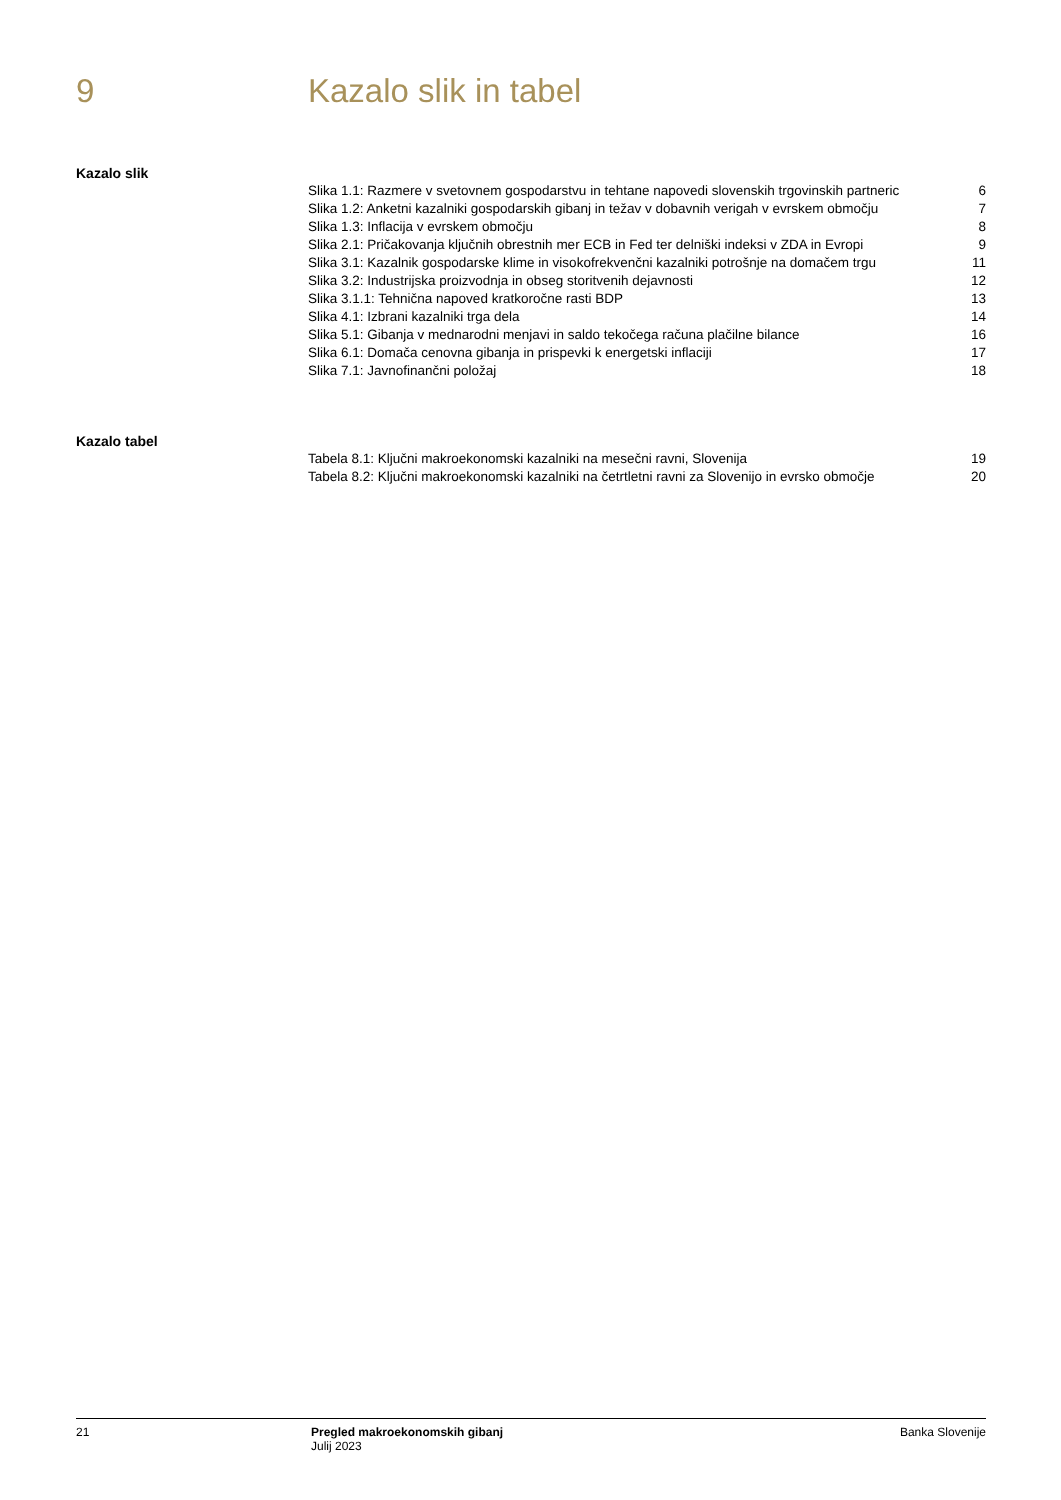9 Kazalo slik in tabel
Kazalo slik
| Slika 1.1: Razmere v svetovnem gospodarstvu in tehtane napovedi slovenskih trgovinskih partneric | 6 |
| Slika 1.2: Anketni kazalniki gospodarskih gibanj in težav v dobavnih verigah v evrskem območju | 7 |
| Slika 1.3: Inflacija v evrskem območju | 8 |
| Slika 2.1: Pričakovanja ključnih obrestnih mer ECB in Fed ter delniški indeksi v ZDA in Evropi | 9 |
| Slika 3.1: Kazalnik gospodarske klime in visokofrekvenčni kazalniki potrošnje na domačem trgu | 11 |
| Slika 3.2: Industrijska proizvodnja in obseg storitvenih dejavnosti | 12 |
| Slika 3.1.1: Tehnična napoved kratkoročne rasti BDP | 13 |
| Slika 4.1: Izbrani kazalniki trga dela | 14 |
| Slika 5.1: Gibanja v mednarodni menjavi in saldo tekočega računa plačilne bilance | 16 |
| Slika 6.1: Domača cenovna gibanja in prispevki k energetski inflaciji | 17 |
| Slika 7.1: Javnofinančni položaj | 18 |
Kazalo tabel
| Tabela 8.1: Ključni makroekonomski kazalniki na mesečni ravni, Slovenija | 19 |
| Tabela 8.2: Ključni makroekonomski kazalniki na četrtletni ravni za Slovenijo in evrsko območje | 20 |
21 Pregled makroekonomskih gibanj
Julij 2023
Banka Slovenije